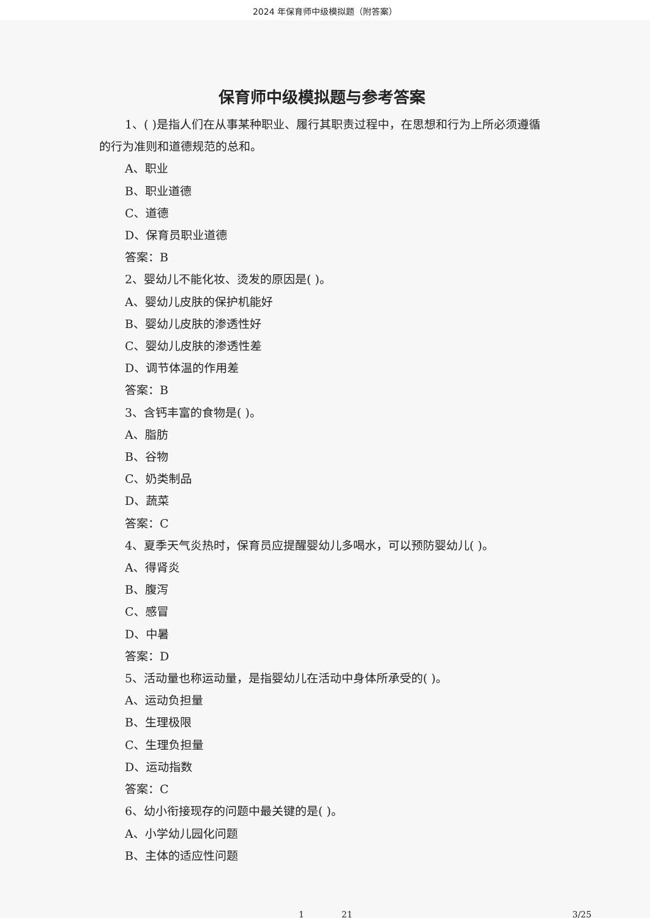2024 年保育师中级模拟题（附答案）
保育师中级模拟题与参考答案
1、( )是指人们在从事某种职业、履行其职责过程中，在思想和行为上所必须遵循的行为准则和道德规范的总和。
A、职业
B、职业道德
C、道德
D、保育员职业道德
答案：B
2、婴幼儿不能化妆、烫发的原因是( )。
A、婴幼儿皮肤的保护机能好
B、婴幼儿皮肤的渗透性好
C、婴幼儿皮肤的渗透性差
D、调节体温的作用差
答案：B
3、含钙丰富的食物是( )。
A、脂肪
B、谷物
C、奶类制品
D、蔬菜
答案：C
4、夏季天气炎热时，保育员应提醒婴幼儿多喝水，可以预防婴幼儿( )。
A、得肾炎
B、腹泻
C、感冒
D、中暑
答案：D
5、活动量也称运动量，是指婴幼儿在活动中身体所承受的( )。
A、运动负担量
B、生理极限
C、生理负担量
D、运动指数
答案：C
6、幼小衔接现存的问题中最关键的是( )。
A、小学幼儿园化问题
B、主体的适应性问题
1 21 3/25